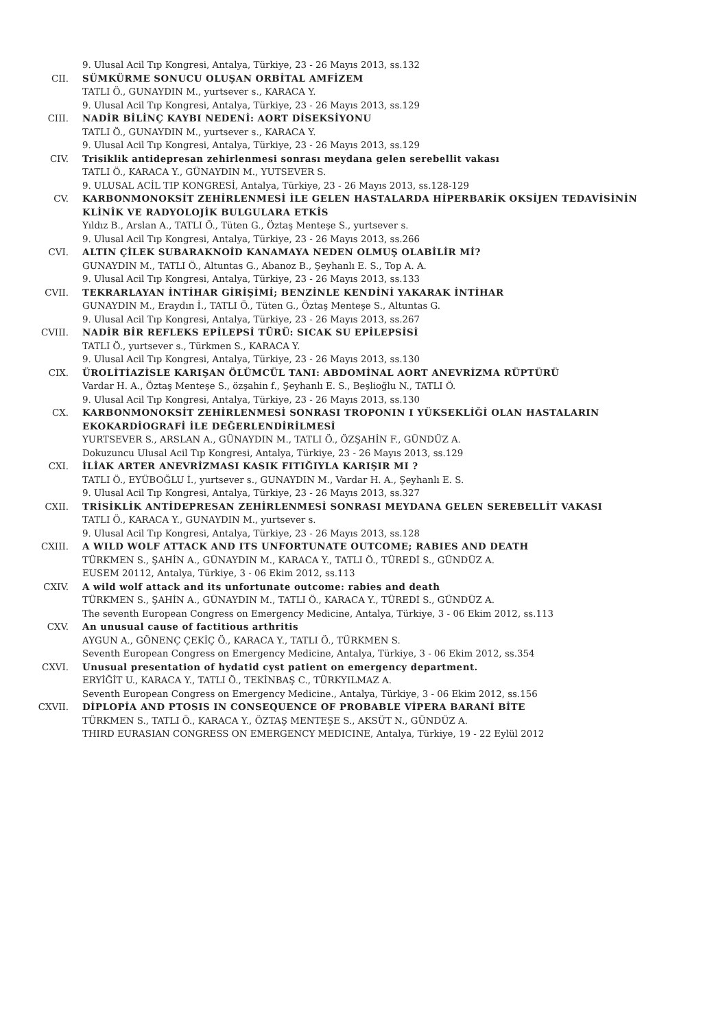9. Ulusal Acil Tıp Kongresi, Antalya, Türkiye, 23 - 26 Mayıs 2013, ss.132
CII. SÜMKÜRME SONUCU OLUŞAN ORBİTAL AMFİZEM
TATLI Ö., GUNAYDIN M., yurtsever s., KARACA Y.
9. Ulusal Acil Tıp Kongresi, Antalya, Türkiye, 23 - 26 Mayıs 2013, ss.129
CIII. NADİR BİLİNÇ KAYBI NEDENİ: AORT DİSEKSİYONU
TATLI Ö., GUNAYDIN M., yurtsever s., KARACA Y.
9. Ulusal Acil Tıp Kongresi, Antalya, Türkiye, 23 - 26 Mayıs 2013, ss.129
CIV. Trisiklik antidepresan zehirlenmesi sonrası meydana gelen serebellit vakası
TATLI Ö., KARACA Y., GÜNAYDIN M., YUTSEVER S.
9. ULUSAL ACİL TIP KONGRESİ, Antalya, Türkiye, 23 - 26 Mayıs 2013, ss.128-129
CV. KARBONMONOKSİT ZEHİRLENMESİ İLE GELEN HASTALARDA HİPERBARİK OKSİJEN TEDAVİSİNİN KLİNİK VE RADYOLOJİK BULGULARA ETKİS
Yıldız B., Arslan A., TATLI Ö., Tüten G., Öztaş Menteşe S., yurtsever s.
9. Ulusal Acil Tıp Kongresi, Antalya, Türkiye, 23 - 26 Mayıs 2013, ss.266
CVI. ALTIN ÇİLEK SUBARAKNOİD KANAMAYA NEDEN OLMUŞ OLABİLİR Mİ?
GUNAYDIN M., TATLI Ö., Altuntas G., Abanoz B., Şeyhanlı E. S., Top A. A.
9. Ulusal Acil Tıp Kongresi, Antalya, Türkiye, 23 - 26 Mayıs 2013, ss.133
CVII. TEKRARLAYAN İNTİHAR GİRİŞİMİ; BENZİNLE KENDİNİ YAKARAK İNTİHAR
GUNAYDIN M., Eraydın İ., TATLI Ö., Tüten G., Öztaş Menteşe S., Altuntas G.
9. Ulusal Acil Tıp Kongresi, Antalya, Türkiye, 23 - 26 Mayıs 2013, ss.267
CVIII. NADİR BİR REFLEKS EPİLEPSİ TÜRÜ: SICAK SU EPİLEPSİSİ
TATLI Ö., yurtsever s., Türkmen S., KARACA Y.
9. Ulusal Acil Tıp Kongresi, Antalya, Türkiye, 23 - 26 Mayıs 2013, ss.130
CIX. ÜROLİTİAZİSLE KARIŞAN ÖLÜMCÜL TANI: ABDOMİNAL AORT ANEVRİZMA RÜPTÜRÜ
Vardar H. A., Öztaş Menteşe S., özşahin f., Şeyhanlı E. S., Beşlioğlu N., TATLI Ö.
9. Ulusal Acil Tıp Kongresi, Antalya, Türkiye, 23 - 26 Mayıs 2013, ss.130
CX. KARBONMONOKSİT ZEHİRLENMESİ SONRASI TROPONIN I YÜKSEKLİĞİ OLAN HASTALARIN EKOKARDİOGRAFİ İLE DEĞERLENDİRİLMESİ
YURTSEVER S., ARSLAN A., GÜNAYDIN M., TATLI Ö., ÖZŞAHİN F., GÜNDÜZ A.
Dokuzuncu Ulusal Acil Tıp Kongresi, Antalya, Türkiye, 23 - 26 Mayıs 2013, ss.129
CXI. İLİAK ARTER ANEVRİZMASI KASIK FITIĞIYLA KARIŞIR MI ?
TATLI Ö., EYÜBOĞLU İ., yurtsever s., GUNAYDIN M., Vardar H. A., Şeyhanlı E. S.
9. Ulusal Acil Tıp Kongresi, Antalya, Türkiye, 23 - 26 Mayıs 2013, ss.327
CXII. TRİSİKLİK ANTİDEPRESAN ZEHİRLENMESİ SONRASI MEYDANA GELEN SEREBELLİT VAKASI
TATLI Ö., KARACA Y., GUNAYDIN M., yurtsever s.
9. Ulusal Acil Tıp Kongresi, Antalya, Türkiye, 23 - 26 Mayıs 2013, ss.128
CXIII. A WILD WOLF ATTACK AND ITS UNFORTUNATE OUTCOME; RABIES AND DEATH
TÜRKMEN S., ŞAHİN A., GÜNAYDIN M., KARACA Y., TATLI Ö., TÜREDİ S., GÜNDÜZ A.
EUSEM 20112, Antalya, Türkiye, 3 - 06 Ekim 2012, ss.113
CXIV. A wild wolf attack and its unfortunate outcome: rabies and death
TÜRKMEN S., ŞAHİN A., GÜNAYDIN M., TATLI Ö., KARACA Y., TÜREDİ S., GÜNDÜZ A.
The seventh European Congress on Emergency Medicine, Antalya, Türkiye, 3 - 06 Ekim 2012, ss.113
CXV. An unusual cause of factitious arthritis
AYGUN A., GÖNENÇ ÇEKİÇ Ö., KARACA Y., TATLI Ö., TÜRKMEN S.
Seventh European Congress on Emergency Medicine, Antalya, Türkiye, 3 - 06 Ekim 2012, ss.354
CXVI. Unusual presentation of hydatid cyst patient on emergency department.
ERYİĞİT U., KARACA Y., TATLI Ö., TEKİNBAŞ C., TÜRKYILMAZ A.
Seventh European Congress on Emergency Medicine., Antalya, Türkiye, 3 - 06 Ekim 2012, ss.156
CXVII. DİPLOPİA AND PTOSIS IN CONSEQUENCE OF PROBABLE VİPERA BARANİ BİTE
TÜRKMEN S., TATLI Ö., KARACA Y., ÖZTAŞ MENTEŞE S., AKSÜT N., GÜNDÜZ A.
THIRD EURASIAN CONGRESS ON EMERGENCY MEDICINE, Antalya, Türkiye, 19 - 22 Eylül 2012